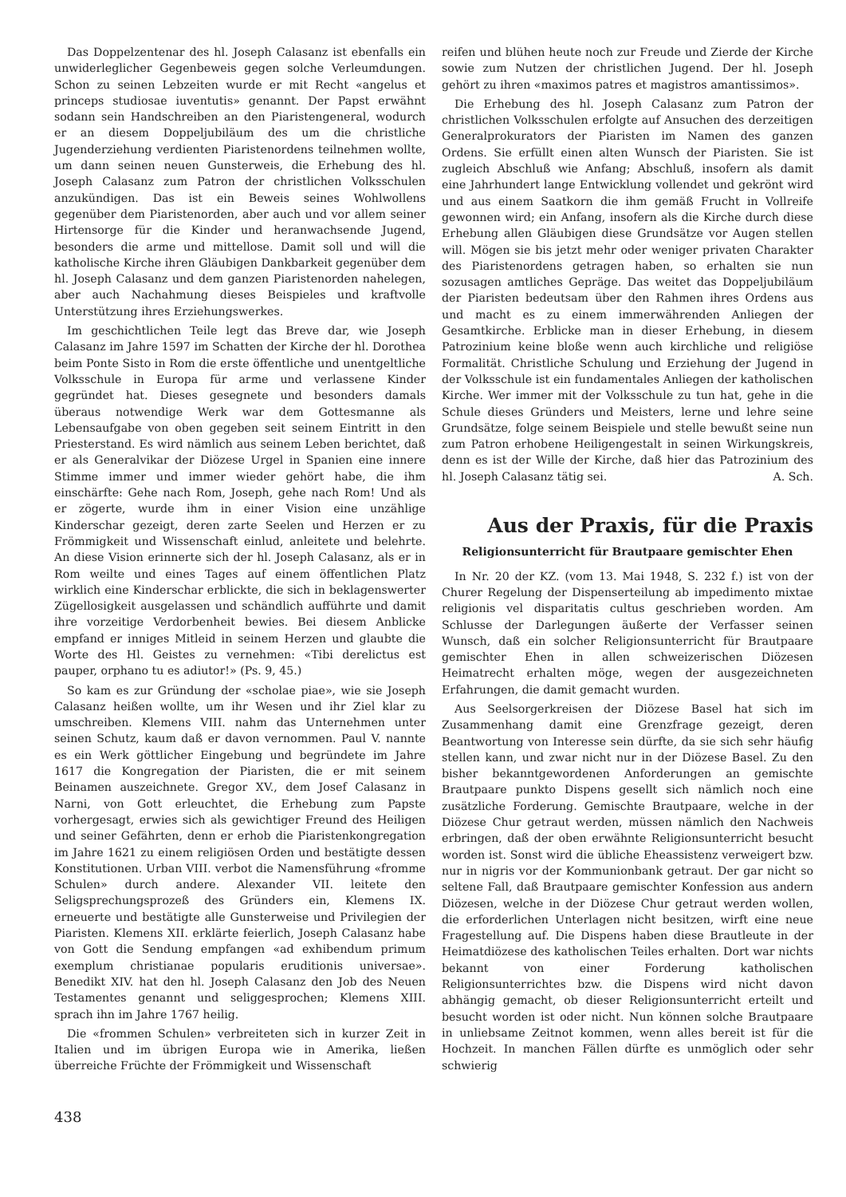Das Doppelzentenar des hl. Joseph Calasanz ist ebenfalls ein unwiderleglicher Gegenbeweis gegen solche Verleumdungen. Schon zu seinen Lebzeiten wurde er mit Recht «angelus et princeps studiosae iuventutis» genannt. Der Papst erwähnt sodann sein Handschreiben an den Piaristengeneral, wodurch er an diesem Doppeljubiläum des um die christliche Jugenderziehung verdienten Piaristenordens teilnehmen wollte, um dann seinen neuen Gunsterweis, die Erhebung des hl. Joseph Calasanz zum Patron der christlichen Volksschulen anzukündigen. Das ist ein Beweis seines Wohlwollens gegenüber dem Piaristenorden, aber auch und vor allem seiner Hirtensorge für die Kinder und heranwachsende Jugend, besonders die arme und mittellose. Damit soll und will die katholische Kirche ihren Gläubigen Dankbarkeit gegenüber dem hl. Joseph Calasanz und dem ganzen Piaristenorden nahelegen, aber auch Nachahmung dieses Beispieles und kraftvolle Unterstützung ihres Erziehungswerkes.
Im geschichtlichen Teile legt das Breve dar, wie Joseph Calasanz im Jahre 1597 im Schatten der Kirche der hl. Dorothea beim Ponte Sisto in Rom die erste öffentliche und unentgeltliche Volksschule in Europa für arme und verlassene Kinder gegründet hat. Dieses gesegnete und besonders damals überaus notwendige Werk war dem Gottesmanne als Lebensaufgabe von oben gegeben seit seinem Eintritt in den Priesterstand. Es wird nämlich aus seinem Leben berichtet, daß er als Generalvikar der Diözese Urgel in Spanien eine innere Stimme immer und immer wieder gehört habe, die ihm einschärfte: Gehe nach Rom, Joseph, gehe nach Rom! Und als er zögerte, wurde ihm in einer Vision eine unzählige Kinderschar gezeigt, deren zarte Seelen und Herzen er zu Frömmigkeit und Wissenschaft einlud, anleitete und belehrte. An diese Vision erinnerte sich der hl. Joseph Calasanz, als er in Rom weilte und eines Tages auf einem öffentlichen Platz wirklich eine Kinderschar erblickte, die sich in beklagenswerter Zügellosigkeit ausgelassen und schändlich aufführte und damit ihre vorzeitige Verdorbenheit bewies. Bei diesem Anblicke empfand er inniges Mitleid in seinem Herzen und glaubte die Worte des Hl. Geistes zu vernehmen: «Tibi derelictus est pauper, orphano tu es adiutor!» (Ps. 9, 45.)
So kam es zur Gründung der «scholae piae», wie sie Joseph Calasanz heißen wollte, um ihr Wesen und ihr Ziel klar zu umschreiben. Klemens VIII. nahm das Unternehmen unter seinen Schutz, kaum daß er davon vernommen. Paul V. nannte es ein Werk göttlicher Eingebung und begründete im Jahre 1617 die Kongregation der Piaristen, die er mit seinem Beinamen auszeichnete. Gregor XV., dem Josef Calasanz in Narni, von Gott erleuchtet, die Erhebung zum Papste vorhergesagt, erwies sich als gewichtiger Freund des Heiligen und seiner Gefährten, denn er erhob die Piaristenkongregation im Jahre 1621 zu einem religiösen Orden und bestätigte dessen Konstitutionen. Urban VIII. verbot die Namensführung «fromme Schulen» durch andere. Alexander VII. leitete den Seligsprechungsprozeß des Gründers ein, Klemens IX. erneuerte und bestätigte alle Gunsterweise und Privilegien der Piaristen. Klemens XII. erklärte feierlich, Joseph Calasanz habe von Gott die Sendung empfangen «ad exhibendum primum exemplum christianae popularis eruditionis universae». Benedikt XIV. hat den hl. Joseph Calasanz den Job des Neuen Testamentes genannt und seliggesprochen; Klemens XIII. sprach ihn im Jahre 1767 heilig.
Die «frommen Schulen» verbreiteten sich in kurzer Zeit in Italien und im übrigen Europa wie in Amerika, ließen überreiche Früchte der Frömmigkeit und Wissenschaft
reifen und blühen heute noch zur Freude und Zierde der Kirche sowie zum Nutzen der christlichen Jugend. Der hl. Joseph gehört zu ihren «maximos patres et magistros amantissimos».
Die Erhebung des hl. Joseph Calasanz zum Patron der christlichen Volksschulen erfolgte auf Ansuchen des derzeitigen Generalprokurators der Piaristen im Namen des ganzen Ordens. Sie erfüllt einen alten Wunsch der Piaristen. Sie ist zugleich Abschluß wie Anfang; Abschluß, insofern als damit eine Jahrhundert lange Entwicklung vollendet und gekrönt wird und aus einem Saatkorn die ihm gemäß Frucht in Vollreife gewonnen wird; ein Anfang, insofern als die Kirche durch diese Erhebung allen Gläubigen diese Grundsätze vor Augen stellen will. Mögen sie bis jetzt mehr oder weniger privaten Charakter des Piaristenordens getragen haben, so erhalten sie nun sozusagen amtliches Gepräge. Das weitet das Doppeljubiläum der Piaristen bedeutsam über den Rahmen ihres Ordens aus und macht es zu einem immerwährenden Anliegen der Gesamtkirche. Erblicke man in dieser Erhebung, in diesem Patrozinium keine bloße wenn auch kirchliche und religiöse Formalität. Christliche Schulung und Erziehung der Jugend in der Volksschule ist ein fundamentales Anliegen der katholischen Kirche. Wer immer mit der Volksschule zu tun hat, gehe in die Schule dieses Gründers und Meisters, lerne und lehre seine Grundsätze, folge seinem Beispiele und stelle bewußt seine nun zum Patron erhobene Heiligengestalt in seinen Wirkungskreis, denn es ist der Wille der Kirche, daß hier das Patrozinium des hl. Joseph Calasanz tätig sei. A. Sch.
Aus der Praxis, für die Praxis
Religionsunterricht für Brautpaare gemischter Ehen
In Nr. 20 der KZ. (vom 13. Mai 1948, S. 232 f.) ist von der Churer Regelung der Dispenserteilung ab impedimento mixtae religionis vel disparitatis cultus geschrieben worden. Am Schlusse der Darlegungen äußerte der Verfasser seinen Wunsch, daß ein solcher Religionsunterricht für Brautpaare gemischter Ehen in allen schweizerischen Diözesen Heimatrecht erhalten möge, wegen der ausgezeichneten Erfahrungen, die damit gemacht wurden.
Aus Seelsorgerkreisen der Diözese Basel hat sich im Zusammenhang damit eine Grenzfrage gezeigt, deren Beantwortung von Interesse sein dürfte, da sie sich sehr häufig stellen kann, und zwar nicht nur in der Diözese Basel. Zu den bisher bekanntgewordenen Anforderungen an gemischte Brautpaare punkto Dispens gesellt sich nämlich noch eine zusätzliche Forderung. Gemischte Brautpaare, welche in der Diözese Chur getraut werden, müssen nämlich den Nachweis erbringen, daß der oben erwähnte Religionsunterricht besucht worden ist. Sonst wird die übliche Eheassistenz verweigert bzw. nur in nigris vor der Kommunionbank getraut. Der gar nicht so seltene Fall, daß Brautpaare gemischter Konfession aus andern Diözesen, welche in der Diözese Chur getraut werden wollen, die erforderlichen Unterlagen nicht besitzen, wirft eine neue Fragestellung auf. Die Dispens haben diese Brautleute in der Heimatdiözese des katholischen Teiles erhalten. Dort war nichts bekannt von einer Forderung katholischen Religionsunterrichtes bzw. die Dispens wird nicht davon abhängig gemacht, ob dieser Religionsunterricht erteilt und besucht worden ist oder nicht. Nun können solche Brautpaare in unliebsame Zeitnot kommen, wenn alles bereit ist für die Hochzeit. In manchen Fällen dürfte es unmöglich oder sehr schwierig
438